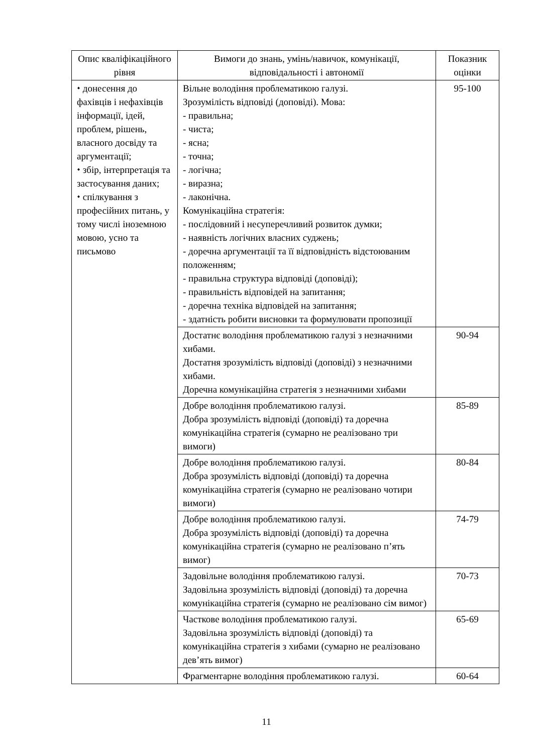| Опис кваліфікаційного рівня | Вимоги до знань, умінь/навичок, комунікації, відповідальності і автономії | Показник оцінки |
| --- | --- | --- |
| ⬩ донесення до фахівців і нефахівців інформації, ідей, проблем, рішень, власного досвіду та аргументації; ⬩ збір, інтерпретація та застосування даних; ⬩ спілкування з професійних питань, у тому числі іноземною мовою, усно та письмово | Вільне володіння проблематикою галузі. Зрозумілість відповіді (доповіді). Мова: - правильна; - чиста; - ясна; - точна; - логічна; - виразна; - лаконічна. Комунікаційна стратегія: - послідовний і несуперечливий розвиток думки; - наявність логічних власних суджень; - доречна аргументації та її відповідність відстоюваним положенням; - правильна структура відповіді (доповіді); - правильність відповідей на запитання; - доречна техніка відповідей на запитання; - здатність робити висновки та формулювати пропозиції | 95-100 |
| | Достатнє володіння проблематикою галузі з незначними хибами. Достатня зрозумілість відповіді (доповіді) з незначними хибами. Доречна комунікаційна стратегія з незначними хибами | 90-94 |
| | Добре володіння проблематикою галузі. Добра зрозумілість відповіді (доповіді) та доречна комунікаційна стратегія (сумарно не реалізовано три вимоги) | 85-89 |
| | Добре володіння проблематикою галузі. Добра зрозумілість відповіді (доповіді) та доречна комунікаційна стратегія (сумарно не реалізовано чотири вимоги) | 80-84 |
| | Добре володіння проблематикою галузі. Добра зрозумілість відповіді (доповіді) та доречна комунікаційна стратегія (сумарно не реалізовано п’ять вимог) | 74-79 |
| | Задовільне володіння проблематикою галузі. Задовільна зрозумілість відповіді (доповіді) та доречна комунікаційна стратегія (сумарно не реалізовано сім вимог) | 70-73 |
| | Часткове володіння проблематикою галузі. Задовільна зрозумілість відповіді (доповіді) та комунікаційна стратегія з хибами (сумарно не реалізовано дев’ять вимог) | 65-69 |
| | Фрагментарне володіння проблематикою галузі. | 60-64 |
11